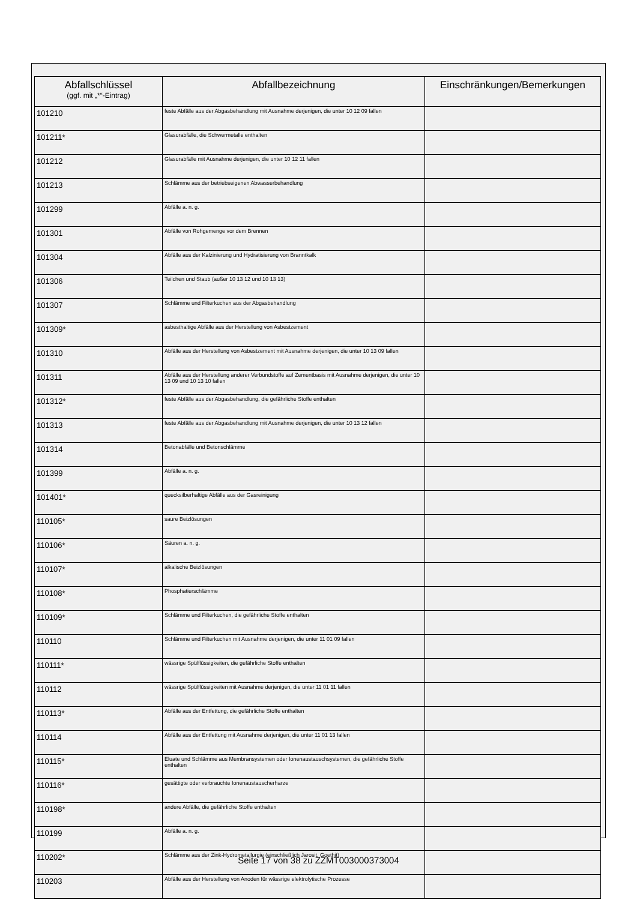| Abfallschlüssel (ggf. mit „*“-Eintrag) | Abfallbezeichnung | Einschränkungen/Bemerkungen |
| --- | --- | --- |
| 101210 | feste Abfälle aus der Abgasbehandlung mit Ausnahme derjenigen, die unter 10 12 09 fallen | |
| 101211* | Glasurabfälle, die Schwermetalle enthalten | |
| 101212 | Glasurabfälle mit Ausnahme derjenigen, die unter 10 12 11 fallen | |
| 101213 | Schlämme aus der betriebseigenen Abwasserbehandlung | |
| 101299 | Abfälle a. n. g. | |
| 101301 | Abfälle von Rohgemenge vor dem Brennen | |
| 101304 | Abfälle aus der Kalzinierung und Hydratisierung von Branntkalk | |
| 101306 | Teilchen und Staub (außer 10 13 12 und 10 13 13) | |
| 101307 | Schlämme und Filterkuchen aus der Abgasbehandlung | |
| 101309* | asbesthaltige Abfälle aus der Herstellung von Asbestzement | |
| 101310 | Abfälle aus der Herstellung von Asbestzement mit Ausnahme derjenigen, die unter 10 13 09 fallen | |
| 101311 | Abfälle aus der Herstellung anderer Verbundstoffe auf Zementbasis mit Ausnahme derjenigen, die unter 10 13 09 und 10 13 10 fallen | |
| 101312* | feste Abfälle aus der Abgasbehandlung, die gefährliche Stoffe enthalten | |
| 101313 | feste Abfälle aus der Abgasbehandlung mit Ausnahme derjenigen, die unter 10 13 12 fallen | |
| 101314 | Betonabfälle und Betonschlämme | |
| 101399 | Abfälle a. n. g. | |
| 101401* | quecksilberhaltige Abfälle aus der Gasreinigung | |
| 110105* | saure Beizlösungen | |
| 110106* | Säuren a. n. g. | |
| 110107* | alkalische Beizlösungen | |
| 110108* | Phosphatierschlämme | |
| 110109* | Schlämme und Filterkuchen, die gefährliche Stoffe enthalten | |
| 110110 | Schlämme und Filterkuchen mit Ausnahme derjenigen, die unter 11 01 09 fallen | |
| 110111* | wässrige Spülflüssigkeiten, die gefährliche Stoffe enthalten | |
| 110112 | wässrige Spülflüssigkeiten mit Ausnahme derjenigen, die unter 11 01 11 fallen | |
| 110113* | Abfälle aus der Entfettung, die gefährliche Stoffe enthalten | |
| 110114 | Abfälle aus der Entfettung mit Ausnahme derjenigen, die unter 11 01 13 fallen | |
| 110115* | Eluate und Schlämme aus Membransystemen oder Ionenaustauschsystemen, die gefährliche Stoffe enthalten | |
| 110116* | gesättigte oder verbrauchte Ionenaustauscherharze | |
| 110198* | andere Abfälle, die gefährliche Stoffe enthalten | |
| 110199 | Abfälle a. n. g. | |
| 110202* | Schlämme aus der Zink-Hydrometallurgie (einschließlich Jarosit, Goethit) | |
| 110203 | Abfälle aus der Herstellung von Anoden für wässrige elektrolytische Prozesse | |
Seite 17 von 38 zu ZZMT003000373004